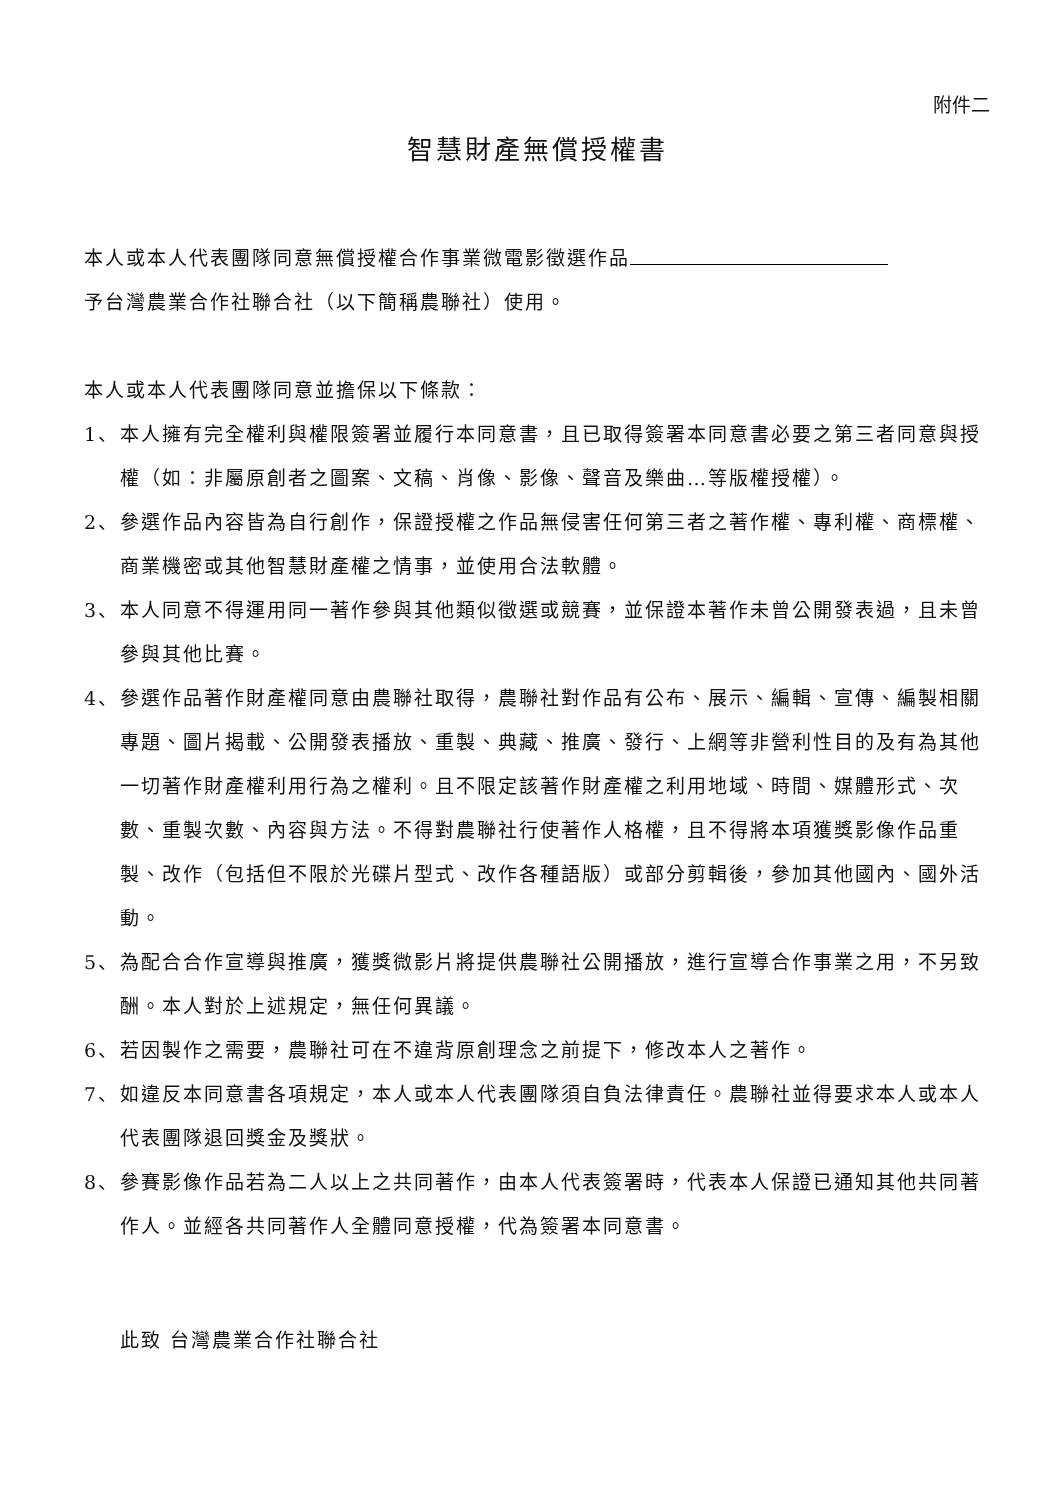附件二
智慧財產無償授權書
本人或本人代表團隊同意無償授權合作事業微電影徵選作品
予台灣農業合作社聯合社（以下簡稱農聯社）使用。
本人或本人代表團隊同意並擔保以下條款：
1、 本人擁有完全權利與權限簽署並履行本同意書，且已取得簽署本同意書必要之第三者同意與授權（如：非屬原創者之圖案、文稿、肖像、影像、聲音及樂曲…等版權授權）。
2、 參選作品內容皆為自行創作，保證授權之作品無侵害任何第三者之著作權、專利權、商標權、商業機密或其他智慧財產權之情事，並使用合法軟體。
3、 本人同意不得運用同一著作參與其他類似徵選或競賽，並保證本著作未曾公開發表過，且未曾參與其他比賽。
4、 參選作品著作財產權同意由農聯社取得，農聯社對作品有公布、展示、編輯、宣傳、編製相關專題、圖片揭載、公開發表播放、重製、典藏、推廣、發行、上網等非營利性目的及有為其他一切著作財產權利用行為之權利。且不限定該著作財產權之利用地域、時間、媒體形式、次數、重製次數、內容與方法。不得對農聯社行使著作人格權，且不得將本項獲獎影像作品重製、改作（包括但不限於光碟片型式、改作各種語版）或部分剪輯後，參加其他國內、國外活動。
5、 為配合合作宣導與推廣，獲獎微影片將提供農聯社公開播放，進行宣導合作事業之用，不另致酬。本人對於上述規定，無任何異議。
6、 若因製作之需要，農聯社可在不違背原創理念之前提下，修改本人之著作。
7、 如違反本同意書各項規定，本人或本人代表團隊須自負法律責任。農聯社並得要求本人或本人代表團隊退回獎金及獎狀。
8、 參賽影像作品若為二人以上之共同著作，由本人代表簽署時，代表本人保證已通知其他共同著作人。並經各共同著作人全體同意授權，代為簽署本同意書。
此致 台灣農業合作社聯合社